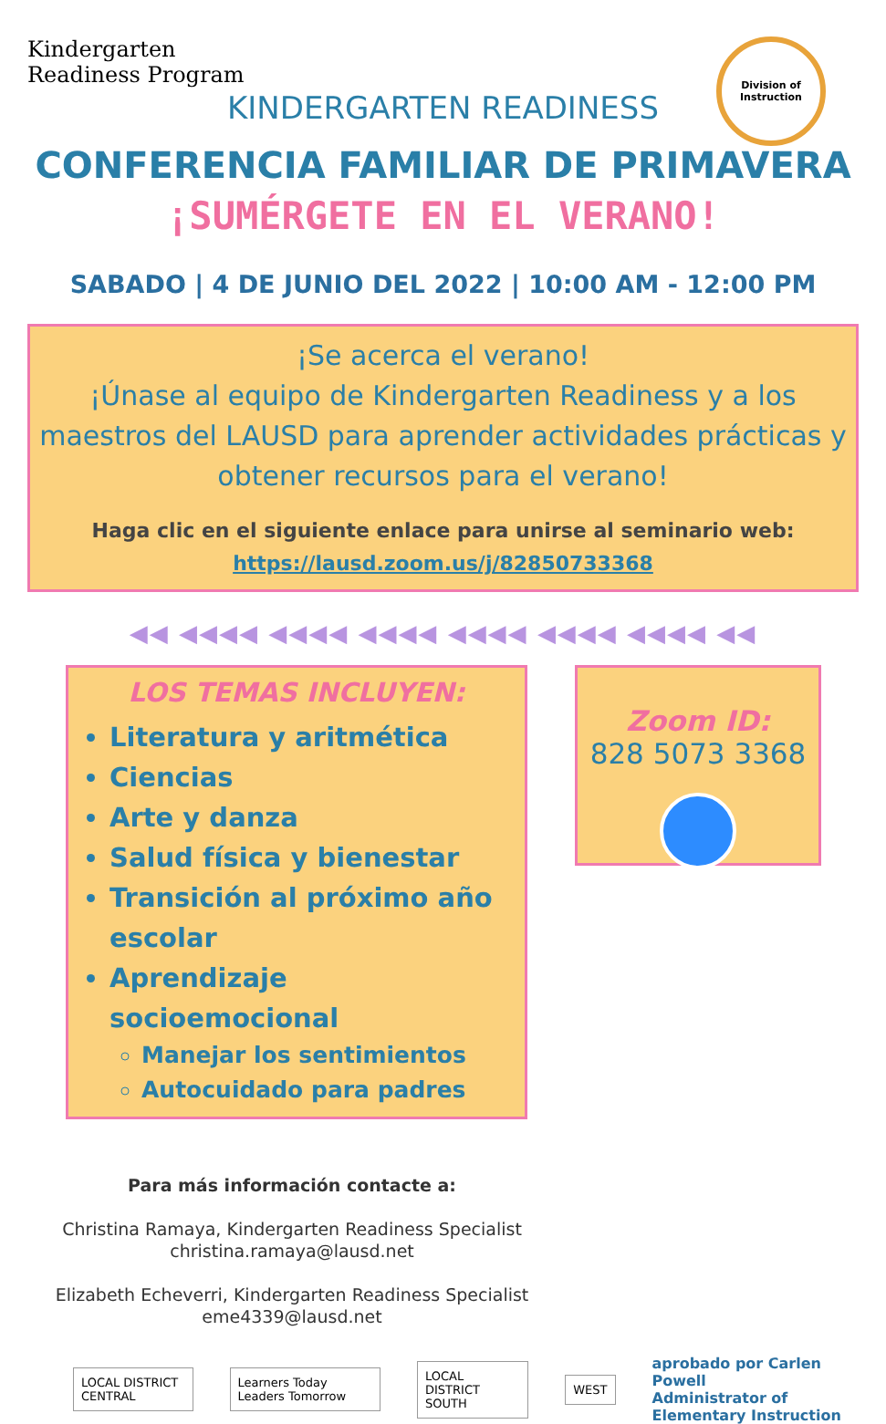Kindergarten
Readiness Program
Division of
Instruction
KINDERGARTEN READINESS
CONFERENCIA FAMILIAR DE PRIMAVERA
¡SUMÉRGETE EN EL VERANO!
SABADO | 4 DE JUNIO DEL 2022 | 10:00 AM - 12:00 PM
¡Se acerca el verano!
¡Únase al equipo de Kindergarten Readiness y a los maestros del LAUSD para aprender actividades prácticas y obtener recursos para el verano!
Haga clic en el siguiente enlace para unirse al seminario web:
https://lausd.zoom.us/j/82850733368
◀◀ ◀◀◀◀ ◀◀◀◀ ◀◀◀◀ ◀◀◀◀ ◀◀◀◀ ◀◀◀◀ ◀◀
LOS TEMAS INCLUYEN:
Literatura y aritmética
Ciencias
Arte y danza
Salud física y bienestar
Transición al próximo año escolar
Aprendizaje socioemocional
Manejar los sentimientos
Autocuidado para padres
Zoom ID:
828 5073 3368
Para más información contacte a:
Christina Ramaya, Kindergarten Readiness Specialist
christina.ramaya@lausd.net
Elizabeth Echeverri, Kindergarten Readiness Specialist
eme4339@lausd.net
LOCAL DISTRICT CENTRAL Learners Today Leaders Tomorrow LOCAL DISTRICT SOUTH WEST
aprobado por Carlen Powell
Administrator of Elementary Instruction